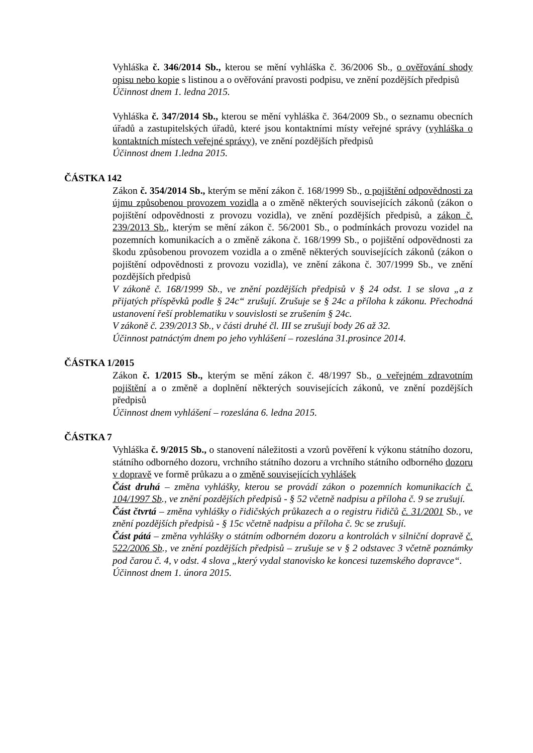Vyhláška č. 346/2014 Sb., kterou se mění vyhláška č. 36/2006 Sb., o ověřování shody opisu nebo kopie s listinou a o ověřování pravosti podpisu, ve znění pozdějších předpisů
Účinnost dnem 1. ledna 2015.
Vyhláška č. 347/2014 Sb., kterou se mění vyhláška č. 364/2009 Sb., o seznamu obecních úřadů a zastupitelských úřadů, které jsou kontaktními místy veřejné správy (vyhláška o kontaktních místech veřejné správy), ve znění pozdějších předpisů
Účinnost dnem 1.ledna 2015.
ČÁSTKA 142
Zákon č. 354/2014 Sb., kterým se mění zákon č. 168/1999 Sb., o pojištění odpovědnosti za újmu způsobenou provozem vozidla a o změně některých souvisejících zákonů (zákon o pojištění odpovědnosti z provozu vozidla), ve znění pozdějších předpisů, a zákon č. 239/2013 Sb., kterým se mění zákon č. 56/2001 Sb., o podmínkách provozu vozidel na pozemních komunikacích a o změně zákona č. 168/1999 Sb., o pojištění odpovědnosti za škodu způsobenou provozem vozidla a o změně některých souvisejících zákonů (zákon o pojištění odpovědnosti z provozu vozidla), ve znění zákona č. 307/1999 Sb., ve znění pozdějších předpisů
V zákoně č. 168/1999 Sb., ve znění pozdějších předpisů v § 24 odst. 1 se slova „a z přijatých příspěvků podle § 24c“ zrušují. Zrušuje se § 24c a příloha k zákonu. Přechodná ustanovení řeší problematiku v souvislosti se zrušením § 24c.
V zákoně č. 239/2013 Sb., v části druhé čl. III se zrušují body 26 až 32.
Účinnost patnáctým dnem po jeho vyhlášení – rozeslána 31.prosince 2014.
ČÁSTKA 1/2015
Zákon č. 1/2015 Sb., kterým se mění zákon č. 48/1997 Sb., o veřejném zdravotním pojištění a o změně a doplnění některých souvisejících zákonů, ve znění pozdějších předpisů
Účinnost dnem vyhlášení – rozeslána 6. ledna 2015.
ČÁSTKA 7
Vyhláška č. 9/2015 Sb., o stanovení náležitosti a vzorů pověření k výkonu státního dozoru, státního odborného dozoru, vrchního státního dozoru a vrchního státního odborného dozoru v dopravě ve formě průkazu a o změně souvisejících vyhlášek
Část druhá – změna vyhlášky, kterou se provádí zákon o pozemních komunikacích č. 104/1997 Sb., ve znění pozdějších předpisů - § 52 včetně nadpisu a příloha č. 9 se zrušují.
Část čtvrtá – změna vyhlášky o řidičských průkazech a o registru řidičů č. 31/2001 Sb., ve znění pozdějších předpisů - § 15c včetně nadpisu a příloha č. 9c se zrušují.
Část pátá – změna vyhlášky o státním odborném dozoru a kontrolách v silniční dopravě č. 522/2006 Sb., ve znění pozdějších předpisů – zrušuje se v § 2 odstavec 3 včetně poznámky pod čarou č. 4, v odst. 4 slova „který vydal stanovisko ke koncesi tuzemského dopravce“.
Účinnost dnem 1. února 2015.